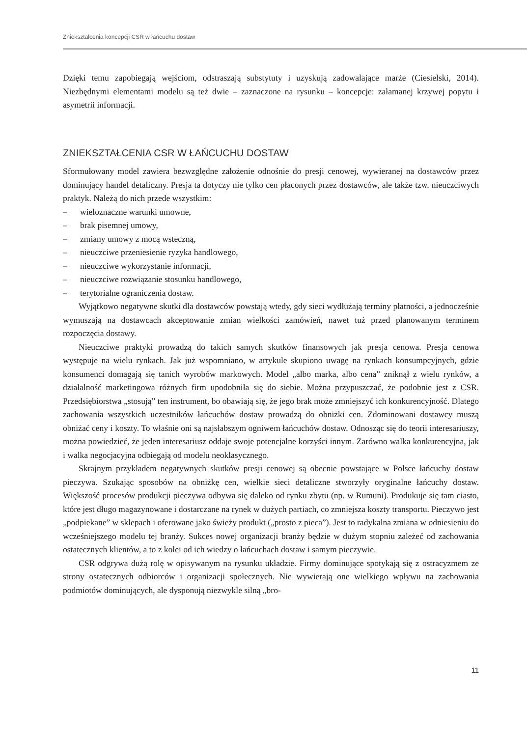Zniekształcenia koncepcji CSR w łańcuchu dostaw
Dzięki temu zapobiegają wejściom, odstraszają substytuty i uzyskują zadowalające marże (Ciesielski, 2014). Niezbędnymi elementami modelu są też dwie – zaznaczone na rysunku – koncepcje: załamanej krzywej popytu i asymetrii informacji.
ZNIEKSZTAŁCENIA CSR W ŁAŃCUCHU DOSTAW
Sformułowany model zawiera bezwzględne założenie odnośnie do presji cenowej, wywieranej na dostawców przez dominujący handel detaliczny. Presja ta dotyczy nie tylko cen płaconych przez dostawców, ale także tzw. nieuczciwych praktyk. Należą do nich przede wszystkim:
– wieloznaczne warunki umowne,
– brak pisemnej umowy,
– zmiany umowy z mocą wsteczną,
– nieuczciwe przeniesienie ryzyka handlowego,
– nieuczciwe wykorzystanie informacji,
– nieuczciwe rozwiązanie stosunku handlowego,
– terytorialne ograniczenia dostaw.
Wyjątkowo negatywne skutki dla dostawców powstają wtedy, gdy sieci wydłużają terminy płatności, a jednocześnie wymuszają na dostawcach akceptowanie zmian wielkości zamówień, nawet tuż przed planowanym terminem rozpoczęcia dostawy.
Nieuczciwe praktyki prowadzą do takich samych skutków finansowych jak presja cenowa. Presja cenowa występuje na wielu rynkach. Jak już wspomniano, w artykule skupiono uwagę na rynkach konsumpcyjnych, gdzie konsumenci domagają się tanich wyrobów markowych. Model „albo marka, albo cena” zniknął z wielu rynków, a działalność marketingowa różnych firm upodobniła się do siebie. Można przypuszczać, że podobnie jest z CSR. Przedsiębiorstwa „stosują” ten instrument, bo obawiają się, że jego brak może zmniejszyć ich konkurencyjność. Dlatego zachowania wszystkich uczestników łańcuchów dostaw prowadzą do obniżki cen. Zdominowani dostawcy muszą obniżać ceny i koszty. To właśnie oni są najsłabszym ogniwem łańcuchów dostaw. Odnosząc się do teorii interesariuszy, można powiedzieć, że jeden interesariusz oddaje swoje potencjalne korzyści innym. Zarówno walka konkurencyjna, jak i walka negocjacyjna odbiegają od modelu neoklasycznego.
Skrajnym przykładem negatywnych skutków presji cenowej są obecnie powstające w Polsce łańcuchy dostaw pieczywa. Szukając sposobów na obniżkę cen, wielkie sieci detaliczne stworzyły oryginalne łańcuchy dostaw. Większość procesów produkcji pieczywa odbywa się daleko od rynku zbytu (np. w Rumuni). Produkuje się tam ciasto, które jest długo magazynowane i dostarczane na rynek w dużych partiach, co zmniejsza koszty transportu. Pieczywo jest „podpiekane” w sklepach i oferowane jako świeży produkt („prosto z pieca”). Jest to radykalna zmiana w odniesieniu do wcześniejszego modelu tej branży. Sukces nowej organizacji branży będzie w dużym stopniu zależeć od zachowania ostatecznych klientów, a to z kolei od ich wiedzy o łańcuchach dostaw i samym pieczywie.
CSR odgrywa dużą rolę w opisywanym na rysunku układzie. Firmy dominujące spotykają się z ostracyzmem ze strony ostatecznych odbiorców i organizacji społecznych. Nie wywierają one wielkiego wpływu na zachowania podmiotów dominujących, ale dysponują niezwykle silną „bro-
11